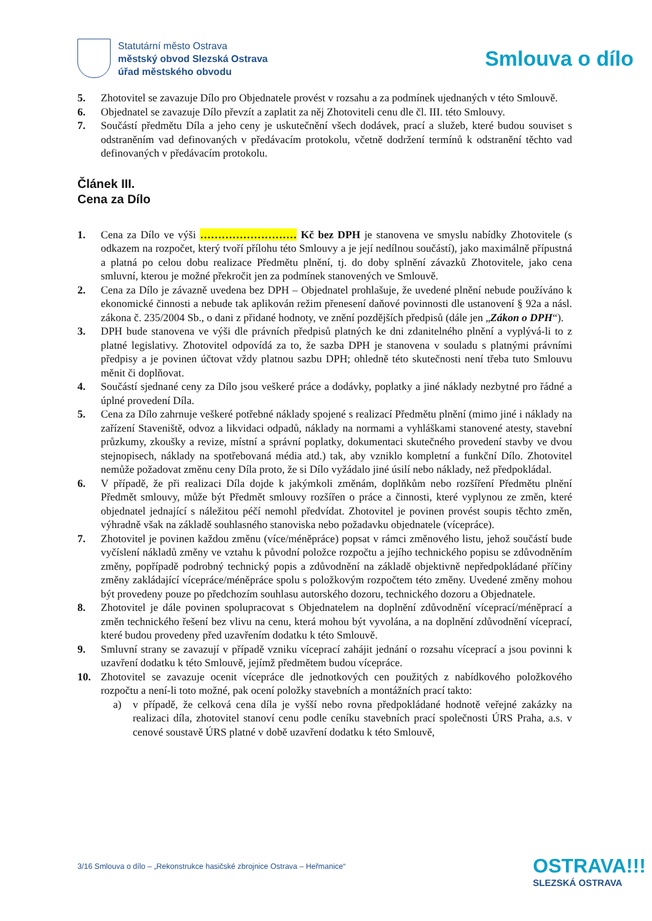Statutární město Ostrava
městský obvod Slezská Ostrava
úřad městského obvodu
Smlouva o dílo
5. Zhotovitel se zavazuje Dílo pro Objednatele provést v rozsahu a za podmínek ujednaných v této Smlouvě.
6. Objednatel se zavazuje Dílo převzít a zaplatit za něj Zhotoviteli cenu dle čl. III. této Smlouvy.
7. Součástí předmětu Díla a jeho ceny je uskutečnění všech dodávek, prací a služeb, které budou souviset s odstraněním vad definovaných v předávacím protokolu, včetně dodržení termínů k odstranění těchto vad definovaných v předávacím protokolu.
Článek III.
Cena za Dílo
1. Cena za Dílo ve výši ……………………… Kč bez DPH je stanovena ve smyslu nabídky Zhotovitele (s odkazem na rozpočet, který tvoří přílohu této Smlouvy a je její nedílnou součástí), jako maximálně přípustná a platná po celou dobu realizace Předmětu plnění, tj. do doby splnění závazků Zhotovitele, jako cena smluvní, kterou je možné překročit jen za podmínek stanovených ve Smlouvě.
2. Cena za Dílo je závazně uvedena bez DPH – Objednatel prohlašuje, že uvedené plnění nebude používáno k ekonomické činnosti a nebude tak aplikován režim přenesení daňové povinnosti dle ustanovení § 92a a násl. zákona č. 235/2004 Sb., o dani z přidané hodnoty, ve znění pozdějších předpisů (dále jen „Zákon o DPH“).
3. DPH bude stanovena ve výši dle právních předpisů platných ke dni zdanitelného plnění a vyplývá-li to z platné legislativy. Zhotovitel odpovídá za to, že sazba DPH je stanovena v souladu s platnými právními předpisy a je povinen účtovat vždy platnou sazbu DPH; ohledně této skutečnosti není třeba tuto Smlouvu měnit či doplňovat.
4. Součástí sjednané ceny za Dílo jsou veškeré práce a dodávky, poplatky a jiné náklady nezbytné pro řádné a úplné provedení Díla.
5. Cena za Dílo zahrnuje veškeré potřebné náklady spojené s realizací Předmětu plnění (mimo jiné i náklady na zařízení Staveniště, odvoz a likvidaci odpadů, náklady na normami a vyhláškami stanovené atesty, stavební průzkumy, zkoušky a revize, místní a správní poplatky, dokumentaci skutečného provedení stavby ve dvou stejnopisech, náklady na spotřebovaná média atd.) tak, aby vzniklo kompletní a funkční Dílo. Zhotovitel nemůže požadovat změnu ceny Díla proto, že si Dílo vyžádalo jiné úsilí nebo náklady, než předpokládal.
6. V případě, že při realizaci Díla dojde k jakýmkoli změnám, doplňkům nebo rozšíření Předmětu plnění Předmět smlouvy, může být Předmět smlouvy rozšířen o práce a činnosti, které vyplynou ze změn, které objednatel jednající s náležitou péčí nemohl předvídat. Zhotovitel je povinen provést soupis těchto změn, výhradně však na základě souhlasného stanoviska nebo požadavku objednatele (vícepráce).
7. Zhotovitel je povinen každou změnu (více/méněpráce) popsat v rámci změnového listu, jehož součástí bude vyčíslení nákladů změny ve vztahu k původní položce rozpočtu a jejího technického popisu se zdůvodněním změny, popřípadě podrobný technický popis a zdůvodnění na základě objektivně nepředpokládané příčiny změny zakládající vícepráce/méněpráce spolu s položkovým rozpočtem této změny. Uvedené změny mohou být provedeny pouze po předchozím souhlasu autorského dozoru, technického dozoru a Objednatele.
8. Zhotovitel je dále povinen spolupracovat s Objednatelem na doplnění zdůvodnění víceprací/méněprací a změn technického řešení bez vlivu na cenu, která mohou být vyvolána, a na doplnění zdůvodnění víceprací, které budou provedeny před uzavřením dodatku k této Smlouvě.
9. Smluvní strany se zavazují v případě vzniku víceprací zahájit jednání o rozsahu víceprací a jsou povinni k uzavření dodatku k této Smlouvě, jejímž předmětem budou vícepráce.
10. Zhotovitel se zavazuje ocenit vícepráce dle jednotkových cen použitých z nabídkového položkového rozpočtu a není-li toto možné, pak ocení položky stavebních a montážních prací takto:
a) v případě, že celková cena díla je vyšší nebo rovna předpokládané hodnotě veřejné zakázky na realizaci díla, zhotovitel stanoví cenu podle ceníku stavebních prací společnosti ÚRS Praha, a.s. v cenové soustavě ÚRS platné v době uzavření dodatku k této Smlouvě,
3/16 Smlouva o dílo – „Rekonstrukce hasičské zbrojnice Ostrava – Heřmanice“
OSTRAVA!!!
SLEZSKÁ OSTRAVA